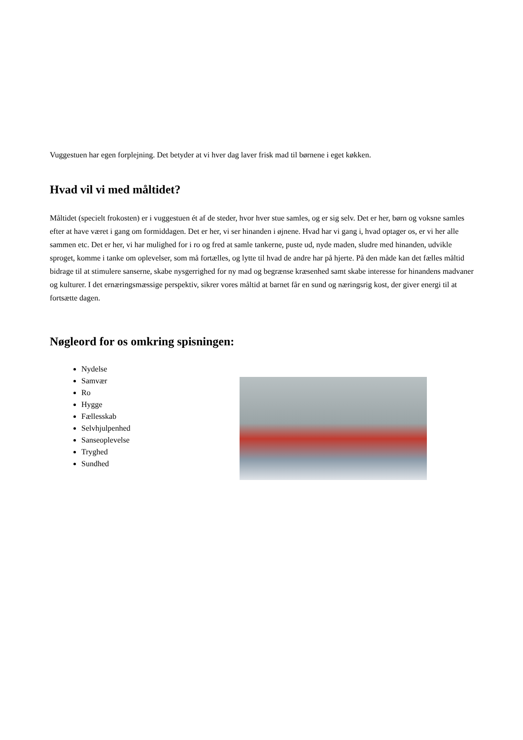Vuggestuen har egen forplejning. Det betyder at vi hver dag laver frisk mad til børnene i eget køkken.
Hvad vil vi med måltidet?
Måltidet (specielt frokosten) er i vuggestuen ét af de steder, hvor hver stue samles, og er sig selv. Det er her, børn og voksne samles efter at have været i gang om formiddagen. Det er her, vi ser hinanden i øjnene. Hvad har vi gang i, hvad optager os, er vi her alle sammen etc. Det er her, vi har mulighed for i ro og fred at samle tankerne, puste ud, nyde maden, sludre med hinanden, udvikle sproget, komme i tanke om oplevelser, som må fortælles, og lytte til hvad de andre har på hjerte. På den måde kan det fælles måltid bidrage til at stimulere sanserne, skabe nysgerrighed for ny mad og begrænse kræsenhed samt skabe interesse for hinandens madvaner og kulturer. I det ernæringsmæssige perspektiv, sikrer vores måltid at barnet får en sund og næringsrig kost, der giver energi til at fortsætte dagen.
Nøgleord for os omkring spisningen:
Nydelse
Samvær
Ro
Hygge
Fællesskab
Selvhjulpenhed
Sanseoplevelse
Tryghed
Sundhed